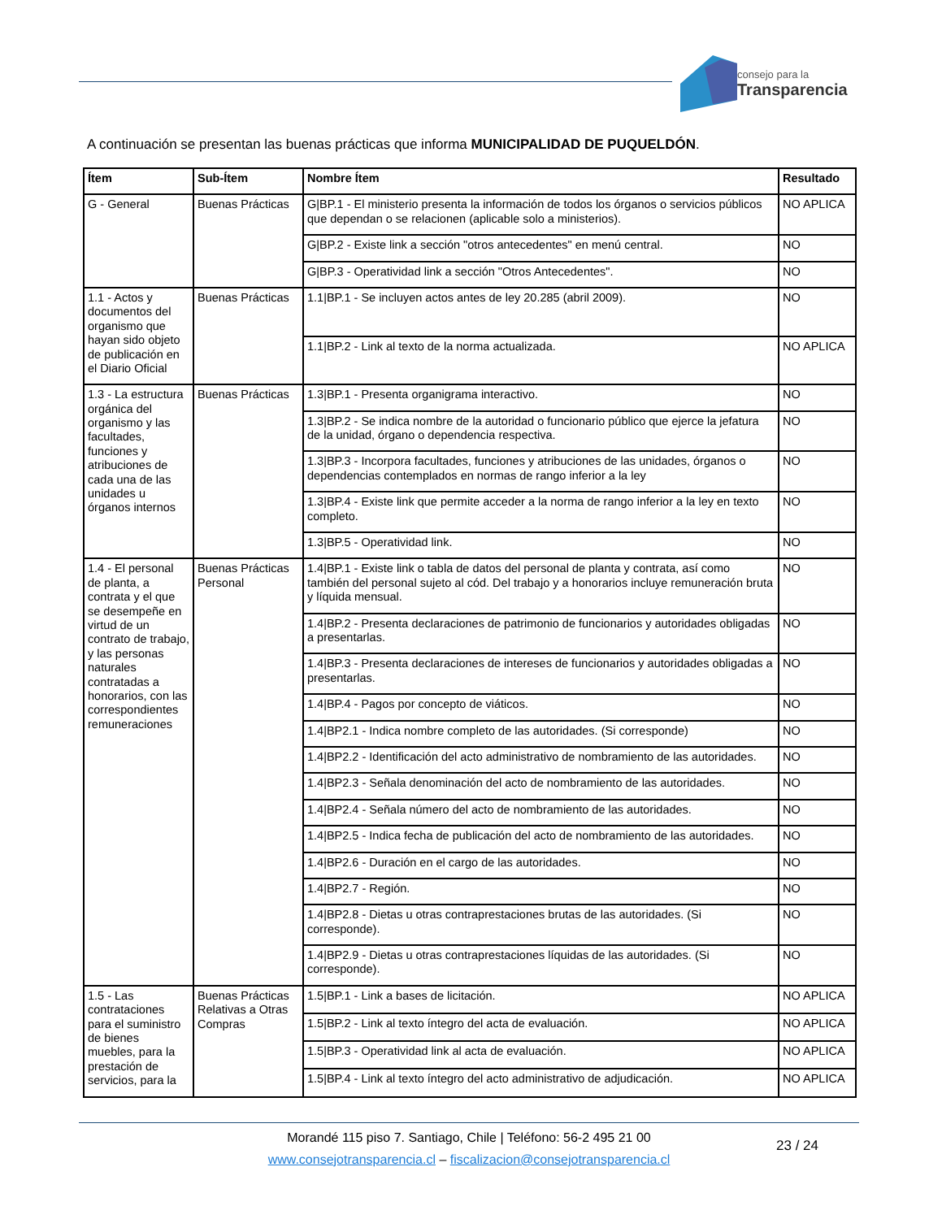consejo para la
Transparencia
A continuación se presentan las buenas prácticas que informa MUNICIPALIDAD DE PUQUELDÓN.
| Ítem | Sub-Ítem | Nombre Ítem | Resultado |
| --- | --- | --- | --- |
| G - General | Buenas Prácticas | G/BP.1 - El ministerio presenta la información de todos los órganos o servicios públicos que dependan o se relacionen (aplicable solo a ministerios). | NO APLICA |
| | | G/BP.2 - Existe link a sección "otros antecedentes" en menú central. | NO |
| | | G/BP.3 - Operatividad link a sección "Otros Antecedentes". | NO |
| 1.1 - Actos y documentos del organismo que hayan sido objeto de publicación en el Diario Oficial | Buenas Prácticas | 1.1/BP.1 - Se incluyen actos antes de ley 20.285 (abril 2009). | NO |
| | | 1.1/BP.2 - Link al texto de la norma actualizada. | NO APLICA |
| 1.3 - La estructura orgánica del organismo y las facultades, funciones y atribuciones de cada una de las unidades u órganos internos | Buenas Prácticas | 1.3/BP.1 - Presenta organigrama interactivo. | NO |
| | | 1.3/BP.2 - Se indica nombre de la autoridad o funcionario público que ejerce la jefatura de la unidad, órgano o dependencia respectiva. | NO |
| | | 1.3/BP.3 - Incorpora facultades, funciones y atribuciones de las unidades, órganos o dependencias contemplados en normas de rango inferior a la ley | NO |
| | | 1.3/BP.4 - Existe link que permite acceder a la norma de rango inferior a la ley en texto completo. | NO |
| | | 1.3/BP.5 - Operatividad link. | NO |
| 1.4 - El personal de planta, a contrata y el que se desempeñe en virtud de un contrato de trabajo, y las personas naturales contratadas a honorarios, con las correspondientes remuneraciones | Buenas Prácticas Personal | 1.4/BP.1 - Existe link o tabla de datos del personal de planta y contrata, así como también del personal sujeto al cód. Del trabajo y a honorarios incluye remuneración bruta y líquida mensual. | NO |
| | | 1.4/BP.2 - Presenta declaraciones de patrimonio de funcionarios y autoridades obligadas a presentarlas. | NO |
| | | 1.4/BP.3 - Presenta declaraciones de intereses de funcionarios y autoridades obligadas a presentarlas. | NO |
| | | 1.4/BP.4 - Pagos por concepto de viáticos. | NO |
| | | 1.4/BP2.1 - Indica nombre completo de las autoridades. (Si corresponde) | NO |
| | | 1.4/BP2.2 - Identificación del acto administrativo de nombramiento de las autoridades. | NO |
| | | 1.4/BP2.3 - Señala denominación del acto de nombramiento de las autoridades. | NO |
| | | 1.4/BP2.4 - Señala número del acto de nombramiento de las autoridades. | NO |
| | | 1.4/BP2.5 - Indica fecha de publicación del acto de nombramiento de las autoridades. | NO |
| | | 1.4/BP2.6 - Duración en el cargo de las autoridades. | NO |
| | | 1.4/BP2.7 - Región. | NO |
| | | 1.4/BP2.8 - Dietas u otras contraprestaciones brutas de las autoridades. (Si corresponde). | NO |
| | | 1.4/BP2.9 - Dietas u otras contraprestaciones líquidas de las autoridades. (Si corresponde). | NO |
| 1.5 - Las contrataciones para el suministro de bienes muebles, para la prestación de servicios, para la | Buenas Prácticas Relativas a Otras Compras | 1.5/BP.1 - Link a bases de licitación. | NO APLICA |
| | | 1.5/BP.2 - Link al texto íntegro del acta de evaluación. | NO APLICA |
| | | 1.5/BP.3 - Operatividad link al acta de evaluación. | NO APLICA |
| | | 1.5/BP.4 - Link al texto íntegro del acto administrativo de adjudicación. | NO APLICA |
Morandé 115 piso 7. Santiago, Chile | Teléfono: 56-2 495 21 00
www.consejotransparencia.cl – fiscalizacion@consejotransparencia.cl
23 / 24